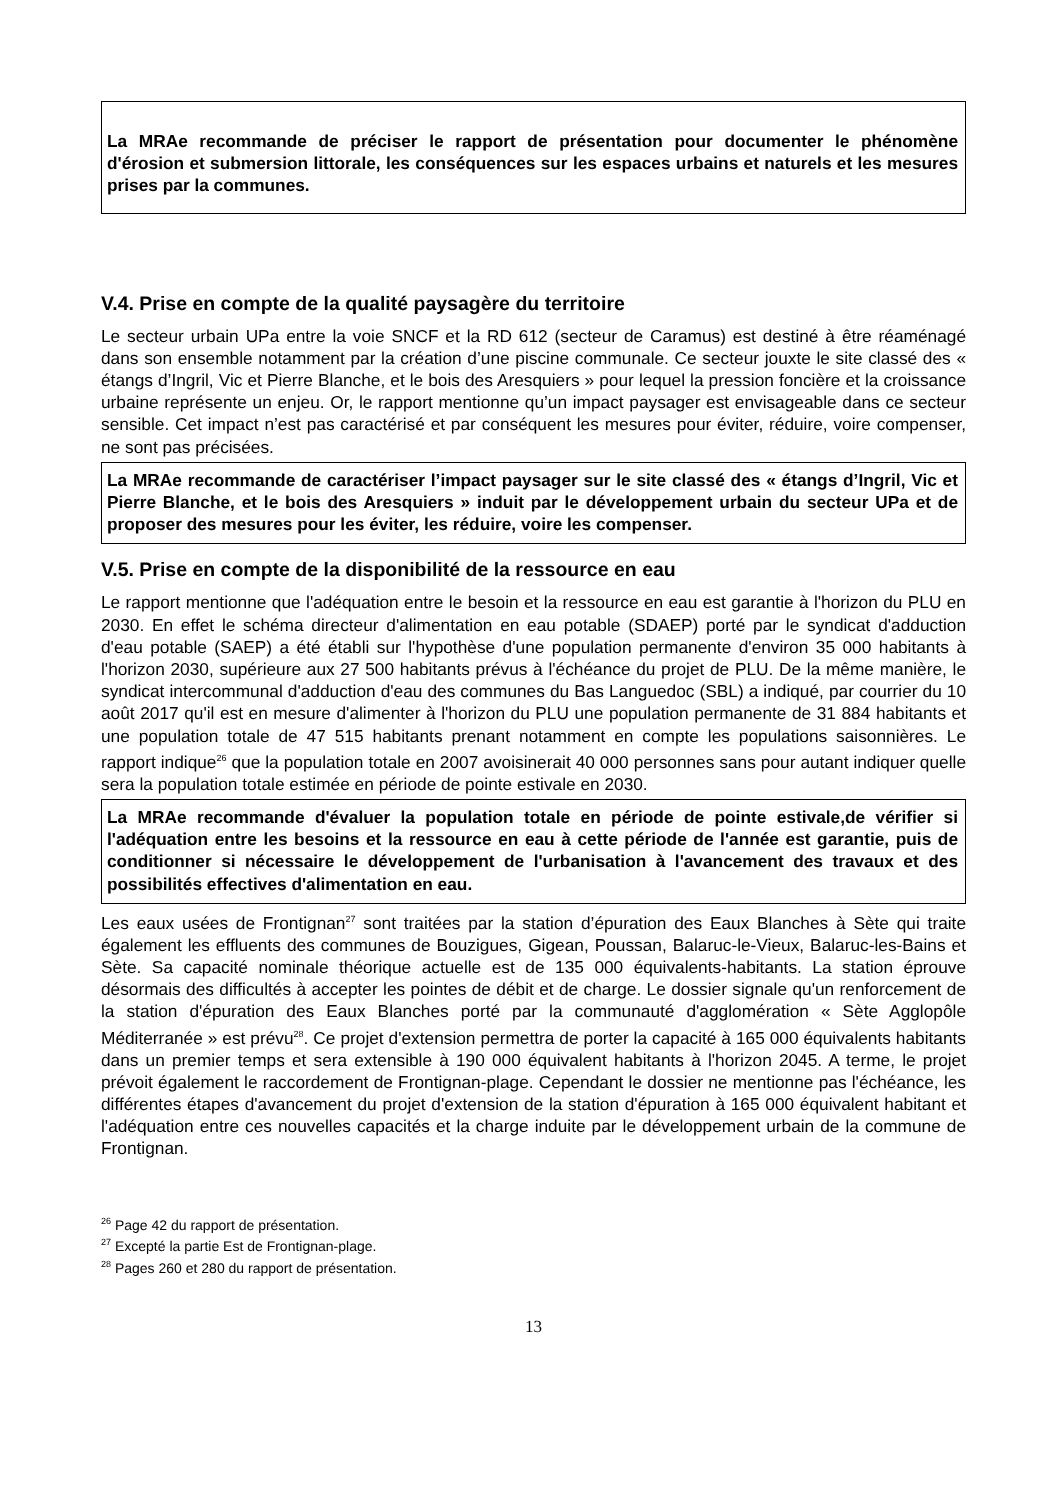La MRAe recommande de préciser le rapport de présentation pour documenter le phénomène d'érosion et submersion littorale, les conséquences sur les espaces urbains et naturels et les mesures prises par la communes.
V.4. Prise en compte de la qualité paysagère du territoire
Le secteur urbain UPa entre la voie SNCF et la RD 612 (secteur de Caramus) est destiné à être réaménagé dans son ensemble notamment par la création d’une piscine communale. Ce secteur jouxte le site classé des « étangs d’Ingril, Vic et Pierre Blanche, et le bois des Aresquiers » pour lequel la pression foncière et la croissance urbaine représente un enjeu. Or, le rapport mentionne qu’un impact paysager est envisageable dans ce secteur sensible. Cet impact n’est pas caractérisé et par conséquent les mesures pour éviter, réduire, voire compenser, ne sont pas précisées.
La MRAe recommande de caractériser l’impact paysager sur le site classé des « étangs d’Ingril, Vic et Pierre Blanche, et le bois des Aresquiers » induit par le développement urbain du secteur UPa et de proposer des mesures pour les éviter, les réduire, voire les compenser.
V.5. Prise en compte de la disponibilité de la ressource en eau
Le rapport mentionne que l'adéquation entre le besoin et la ressource en eau est garantie à l'horizon du PLU en 2030. En effet le schéma directeur d'alimentation en eau potable (SDAEP) porté par le syndicat d'adduction d'eau potable (SAEP) a été établi sur l'hypothèse d'une population permanente d'environ 35 000 habitants à l'horizon 2030, supérieure aux 27 500 habitants prévus à l'échéance du projet de PLU. De la même manière, le syndicat intercommunal d'adduction d'eau des communes du Bas Languedoc (SBL) a indiqué, par courrier du 10 août 2017 qu'il est en mesure d'alimenter à l'horizon du PLU une population permanente de 31 884 habitants et une population totale de 47 515 habitants prenant notamment en compte les populations saisonnières. Le rapport indique<sup>26</sup> que la population totale en 2007 avoisinerait 40 000 personnes sans pour autant indiquer quelle sera la population totale estimée en période de pointe estivale en 2030.
La MRAe recommande d'évaluer la population totale en période de pointe estivale,de vérifier si l'adéquation entre les besoins et la ressource en eau à cette période de l'année est garantie, puis de conditionner si nécessaire le développement de l'urbanisation à l'avancement des travaux et des possibilités effectives d'alimentation en eau.
Les eaux usées de Frontignan<sup>27</sup> sont traitées par la station d’épuration des Eaux Blanches à Sète qui traite également les effluents des communes de Bouzigues, Gigean, Poussan, Balaruc-le-Vieux, Balaruc-les-Bains et Sète. Sa capacité nominale théorique actuelle est de 135 000 équivalents-habitants. La station éprouve désormais des difficultés à accepter les pointes de débit et de charge. Le dossier signale qu'un renforcement de la station d'épuration des Eaux Blanches porté par la communauté d'agglomération « Sète Agglopôle Méditerranée » est prévu<sup>28</sup>. Ce projet d'extension permettra de porter la capacité à 165 000 équivalents habitants dans un premier temps et sera extensible à 190 000 équivalent habitants à l'horizon 2045. A terme, le projet prévoit également le raccordement de Frontignan-plage. Cependant le dossier ne mentionne pas l'échéance, les différentes étapes d'avancement du projet d'extension de la station d'épuration à 165 000 équivalent habitant et l'adéquation entre ces nouvelles capacités et la charge induite par le développement urbain de la commune de Frontignan.
<sup>26</sup> Page 42 du rapport de présentation.
<sup>27</sup> Excepté la partie Est de Frontignan-plage.
<sup>28</sup> Pages 260 et 280 du rapport de présentation.
13